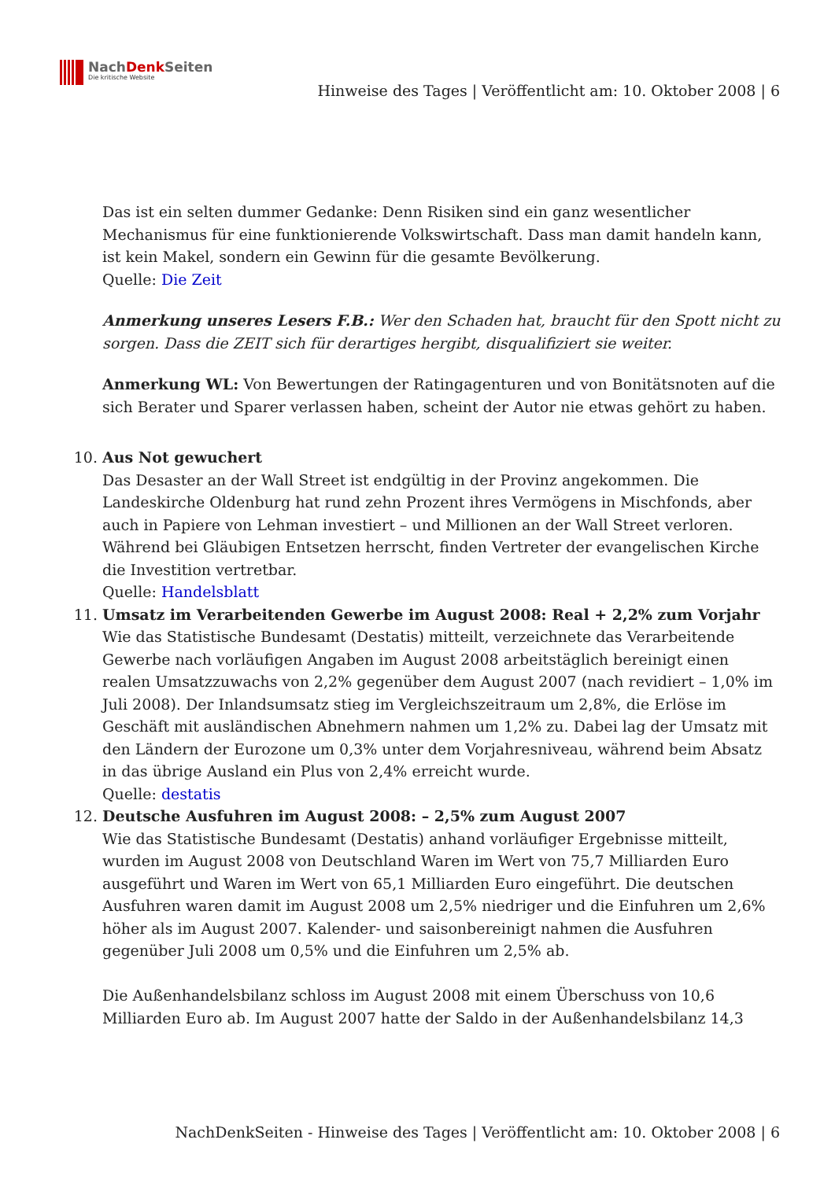NachDenk Seiten
Die kritische Website
Hinweise des Tages | Veröffentlicht am: 10. Oktober 2008 | 6
Das ist ein selten dummer Gedanke: Denn Risiken sind ein ganz wesentlicher Mechanismus für eine funktionierende Volkswirtschaft. Dass man damit handeln kann, ist kein Makel, sondern ein Gewinn für die gesamte Bevölkerung.
Quelle: Die Zeit
Anmerkung unseres Lesers F.B.: Wer den Schaden hat, braucht für den Spott nicht zu sorgen. Dass die ZEIT sich für derartiges hergibt, disqualifiziert sie weiter.
Anmerkung WL: Von Bewertungen der Ratingagenturen und von Bonitätsnoten auf die sich Berater und Sparer verlassen haben, scheint der Autor nie etwas gehört zu haben.
10. Aus Not gewuchert
Das Desaster an der Wall Street ist endgültig in der Provinz angekommen. Die Landeskirche Oldenburg hat rund zehn Prozent ihres Vermögens in Mischfonds, aber auch in Papiere von Lehman investiert – und Millionen an der Wall Street verloren. Während bei Gläubigen Entsetzen herrscht, finden Vertreter der evangelischen Kirche die Investition vertretbar.
Quelle: Handelsblatt
11. Umsatz im Verarbeitenden Gewerbe im August 2008: Real + 2,2% zum Vorjahr
Wie das Statistische Bundesamt (Destatis) mitteilt, verzeichnete das Verarbeitende Gewerbe nach vorläufigen Angaben im August 2008 arbeitstäglich bereinigt einen realen Umsatzzuwachs von 2,2% gegenüber dem August 2007 (nach revidiert – 1,0% im Juli 2008). Der Inlandsumsatz stieg im Vergleichszeitraum um 2,8%, die Erlöse im Geschäft mit ausländischen Abnehmern nahmen um 1,2% zu. Dabei lag der Umsatz mit den Ländern der Eurozone um 0,3% unter dem Vorjahresniveau, während beim Absatz in das übrige Ausland ein Plus von 2,4% erreicht wurde.
Quelle: destatis
12. Deutsche Ausfuhren im August 2008: – 2,5% zum August 2007
Wie das Statistische Bundesamt (Destatis) anhand vorläufiger Ergebnisse mitteilt, wurden im August 2008 von Deutschland Waren im Wert von 75,7 Milliarden Euro ausgeführt und Waren im Wert von 65,1 Milliarden Euro eingeführt. Die deutschen Ausfuhren waren damit im August 2008 um 2,5% niedriger und die Einfuhren um 2,6% höher als im August 2007. Kalender- und saisonbereinigt nahmen die Ausfuhren gegenüber Juli 2008 um 0,5% und die Einfuhren um 2,5% ab.
Die Außenhandelsbilanz schloss im August 2008 mit einem Überschuss von 10,6 Milliarden Euro ab. Im August 2007 hatte der Saldo in der Außenhandelsbilanz 14,3
NachDenkSeiten - Hinweise des Tages | Veröffentlicht am: 10. Oktober 2008 | 6